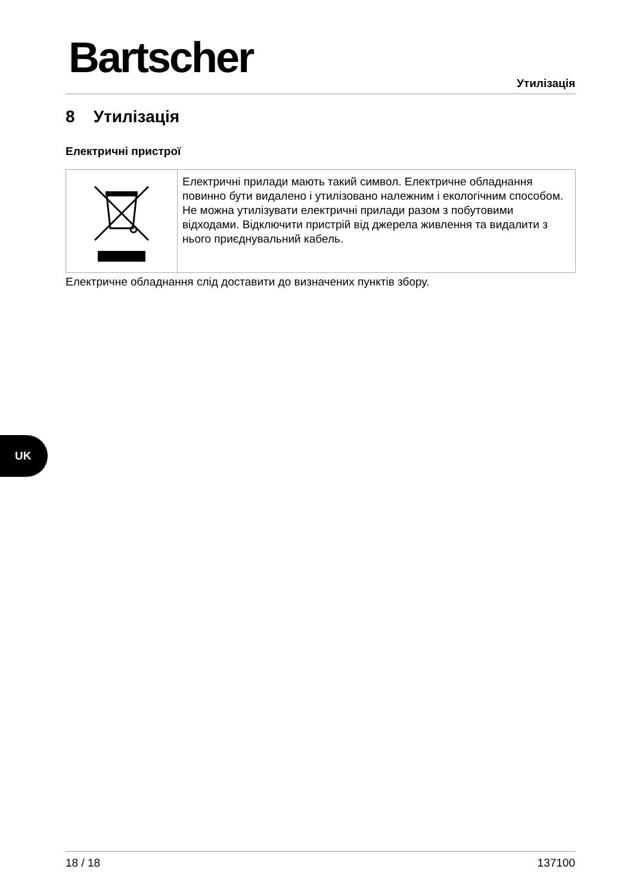Bartscher Утилізація
8 Утилізація
Електричні пристрої
| | Електричні прилади мають такий символ. Електричне обладнання повинно бути видалено і утилізовано належним і екологічним способом. Не можна утилізувати електричні прилади разом з побутовими відходами. Відключити пристрій від джерела живлення та видалити з нього приєднувальний кабель. |
Електричне обладнання слід доставити до визначених пунктів збору.
UK
18 / 18 137100